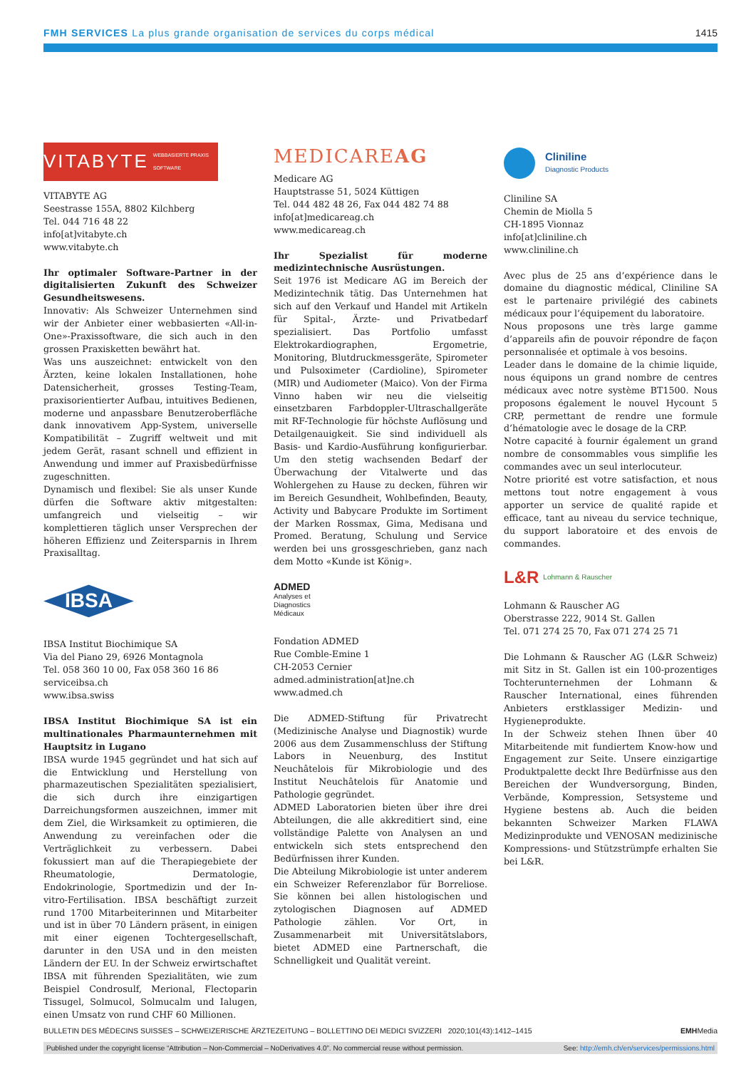FMH SERVICES La plus grande organisation de services du corps médical 1415
VITABYTE WEBBASIERTE PRAXIS SOFTWARE
VITABYTE AG
Seestrasse 155A, 8802 Kilchberg
Tel. 044 716 48 22
info[at]vitabyte.ch
www.vitabyte.ch
Ihr optimaler Software-Partner in der digitalisierten Zukunft des Schweizer Gesundheitswesens.
Innovativ: Als Schweizer Unternehmen sind wir der Anbieter einer webbasierten «All-in-One»-Praxissoftware, die sich auch in den grossen Praxisketten bewährt hat.
Was uns auszeichnet: entwickelt von den Ärzten, keine lokalen Installationen, hohe Datensicherheit, grosses Testing-Team, praxisorientierter Aufbau, intuitives Bedienen, moderne und anpassbare Benutzeroberfläche dank innovativem App-System, universelle Kompatibilität – Zugriff weltweit und mit jedem Gerät, rasant schnell und effizient in Anwendung und immer auf Praxisbedürfnisse zugeschnitten.
Dynamisch und flexibel: Sie als unser Kunde dürfen die Software aktiv mitgestalten: umfangreich und vielseitig – wir komplettieren täglich unser Versprechen der höheren Effizienz und Zeitersparnis in Ihrem Praxisalltag.
IBSA
IBSA Institut Biochimique SA
Via del Piano 29, 6926 Montagnola
Tel. 058 360 10 00, Fax 058 360 16 86
serviceibsa.ch
www.ibsa.swiss
IBSA Institut Biochimique SA ist ein multinationales Pharmaunternehmen mit Hauptsitz in Lugano
IBSA wurde 1945 gegründet und hat sich auf die Entwicklung und Herstellung von pharmazeutischen Spezialitäten spezialisiert, die sich durch ihre einzigartigen Darreichungsformen auszeichnen, immer mit dem Ziel, die Wirksamkeit zu optimieren, die Anwendung zu vereinfachen oder die Verträglichkeit zu verbessern. Dabei fokussiert man auf die Therapiegebiete der Rheumatologie, Dermatologie, Endokrinologie, Sportmedizin und der In-vitro-Fertilisation. IBSA beschäftigt zurzeit rund 1700 Mitarbeiterinnen und Mitarbeiter und ist in über 70 Ländern präsent, in einigen mit einer eigenen Tochtergesellschaft, darunter in den USA und in den meisten Ländern der EU. In der Schweiz erwirtschaftet IBSA mit führenden Spezialitäten, wie zum Beispiel Condrosulf, Merional, Flectoparin Tissugel, Solmucol, Solmucalm und Ialugen, einen Umsatz von rund CHF 60 Millionen.
MEDICARE AG
Medicare AG
Hauptstrasse 51, 5024 Küttigen
Tel. 044 482 48 26, Fax 044 482 74 88
info[at]medicareag.ch
www.medicareag.ch
Ihr Spezialist für moderne medizintechnische Ausrüstungen.
Seit 1976 ist Medicare AG im Bereich der Medizintechnik tätig. Das Unternehmen hat sich auf den Verkauf und Handel mit Artikeln für Spital-, Ärzte- und Privatbedarf spezialisiert. Das Portfolio umfasst Elektrokardiographen, Ergometrie, Monitoring, Blutdruckmessgeräte, Spirometer und Pulsoximeter (Cardioline), Spirometer (MIR) und Audiometer (Maico). Von der Firma Vinno haben wir neu die vielseitig einsetzbaren Farbdoppler-Ultraschallgeräte mit RF-Technologie für höchste Auflösung und Detailgenauigkeit. Sie sind individuell als Basis- und Kardio-Ausführung konfigurierbar. Um den stetig wachsenden Bedarf der Überwachung der Vitalwerte und das Wohlergehen zu Hause zu decken, führen wir im Bereich Gesundheit, Wohlbefinden, Beauty, Activity und Babycare Produkte im Sortiment der Marken Rossmax, Gima, Medisana und Promed. Beratung, Schulung und Service werden bei uns grossgeschrieben, ganz nach dem Motto «Kunde ist König».
ADMED
Analyses et
Diagnostics
Médicaux
Fondation ADMED
Rue Comble-Emine 1
CH-2053 Cernier
admed.administration[at]ne.ch
www.admed.ch
Die ADMED-Stiftung für Privatrecht (Medizinische Analyse und Diagnostik) wurde 2006 aus dem Zusammenschluss der Stiftung Labors in Neuenburg, des Institut Neuchâtelois für Mikrobiologie und des Institut Neuchâtelois für Anatomie und Pathologie gegründet.
ADMED Laboratorien bieten über ihre drei Abteilungen, die alle akkreditiert sind, eine vollständige Palette von Analysen an und entwickeln sich stets entsprechend den Bedürfnissen ihrer Kunden.
Die Abteilung Mikrobiologie ist unter anderem ein Schweizer Referenzlabor für Borreliose. Sie können bei allen histologischen und zytologischen Diagnosen auf ADMED Pathologie zählen. Vor Ort, in Zusammenarbeit mit Universitätslabors, bietet ADMED eine Partnerschaft, die Schnelligkeit und Qualität vereint.
Cliniline
Diagnostic Products
Cliniline SA
Chemin de Miolla 5
CH-1895 Vionnaz
info[at]cliniline.ch
www.cliniline.ch
Avec plus de 25 ans d’expérience dans le domaine du diagnostic médical, Cliniline SA est le partenaire privilégié des cabinets médicaux pour l’équipement du laboratoire.
Nous proposons une très large gamme d’appareils afin de pouvoir répondre de façon personnalisée et optimale à vos besoins.
Leader dans le domaine de la chimie liquide, nous équipons un grand nombre de centres médicaux avec notre système BT1500. Nous proposons également le nouvel Hycount 5 CRP, permettant de rendre une formule d’hématologie avec le dosage de la CRP.
Notre capacité à fournir également un grand nombre de consommables vous simplifie les commandes avec un seul interlocuteur.
Notre priorité est votre satisfaction, et nous mettons tout notre engagement à vous apporter un service de qualité rapide et efficace, tant au niveau du service technique, du support laboratoire et des envois de commandes.
L&R Lohmann & Rauscher
Lohmann & Rauscher AG
Oberstrasse 222, 9014 St. Gallen
Tel. 071 274 25 70, Fax 071 274 25 71
Die Lohmann & Rauscher AG (L&R Schweiz) mit Sitz in St. Gallen ist ein 100-prozentiges Tochterunternehmen der Lohmann & Rauscher International, eines führenden Anbieters erstklassiger Medizin- und Hygieneprodukte.
In der Schweiz stehen Ihnen über 40 Mitarbeitende mit fundiertem Know-how und Engagement zur Seite. Unsere einzigartige Produktpalette deckt Ihre Bedürfnisse aus den Bereichen der Wundversorgung, Binden, Verbände, Kompression, Setsysteme und Hygiene bestens ab. Auch die beiden bekannten Schweizer Marken FLAWA Medizinprodukte und VENOSAN medizinische Kompressions- und Stützstrümpfe erhalten Sie bei L&R.
BULLETIN DES MÉDECINS SUISSES – SCHWEIZERISCHE ÄRZTEZEITUNG – BOLLETTINO DEI MEDICI SVIZZERI 2020;101(43):1412–1415 EMHMedia
Published under the copyright license “Attribution – Non-Commercial – NoDerivatives 4.0”. No commercial reuse without permission. See: http://emh.ch/en/services/permissions.html